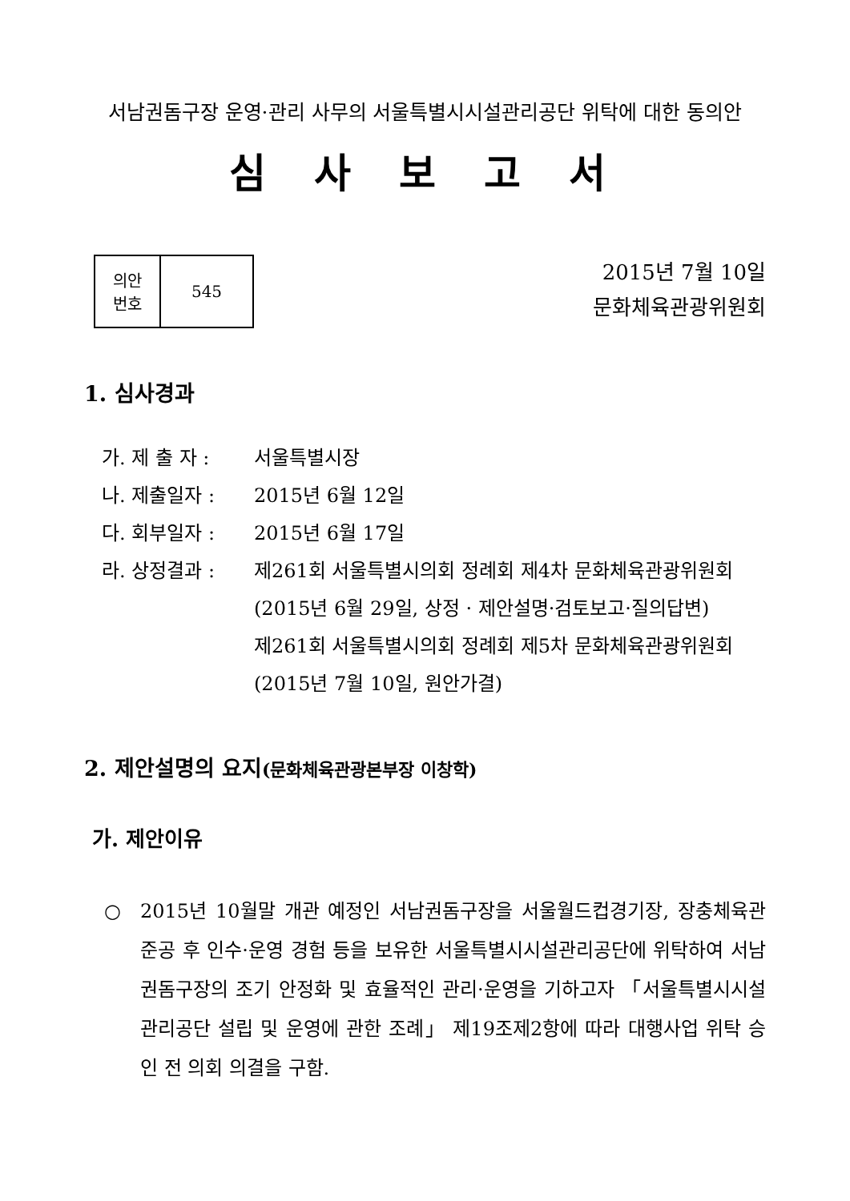서남권돔구장 운영·관리 사무의 서울특별시시설관리공단 위탁에 대한 동의안
심사보고서
| 의안 번호 | 545 |
2015년 7월 10일
문화체육관광위원회
1. 심사경과
가. 제 출 자 : 서울특별시장
나. 제출일자 : 2015년 6월 12일
다. 회부일자 : 2015년 6월 17일
라. 상정결과 : 제261회 서울특별시의회 정례회 제4차 문화체육관광위원회
(2015년 6월 29일, 상정 · 제안설명·검토보고·질의답변)
제261회 서울특별시의회 정례회 제5차 문화체육관광위원회
(2015년 7월 10일, 원안가결)
2. 제안설명의 요지(문화체육관광본부장 이창학)
가. 제안이유
○ 2015년 10월말 개관 예정인 서남권돔구장을 서울월드컵경기장, 장충체육관 준공 후 인수·운영 경험 등을 보유한 서울특별시시설관리공단에 위탁하여 서남권돔구장의 조기 안정화 및 효율적인 관리·운영을 기하고자 「서울특별시시설관리공단 설립 및 운영에 관한 조례」 제19조제2항에 따라 대행사업 위탁 승인 전 의회 의결을 구함.